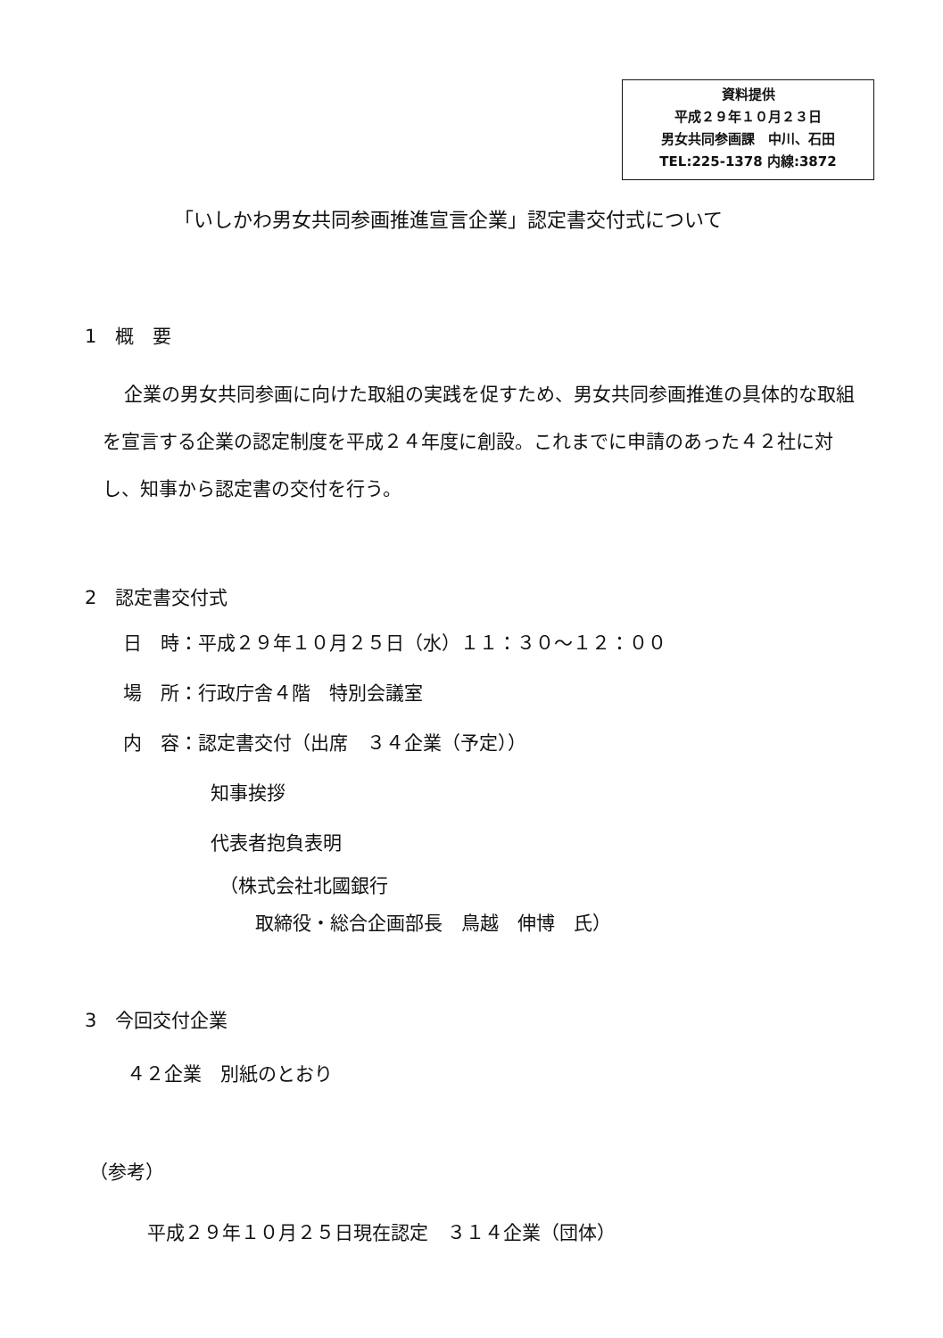資料提供
平成２９年１０月２３日
男女共同参画課　中川、石田
TEL:225-1378 内線:3872
「いしかわ男女共同参画推進宣言企業」認定書交付式について
1　概　要
企業の男女共同参画に向けた取組の実践を促すため、男女共同参画推進の具体的な取組を宣言する企業の認定制度を平成２４年度に創設。これまでに申請のあった４２社に対し、知事から認定書の交付を行う。
2　認定書交付式
日　時：平成２９年１０月２５日（水）１１：３０～１２：００
場　所：行政庁舎４階　特別会議室
内　容：認定書交付（出席　３４企業（予定））
知事挨拶
代表者抱負表明
（株式会社北國銀行
取締役・総合企画部長　鳥越　伸博　氏）
3　今回交付企業
４２企業　別紙のとおり
（参考）
平成２９年１０月２５日現在認定　３１４企業（団体）